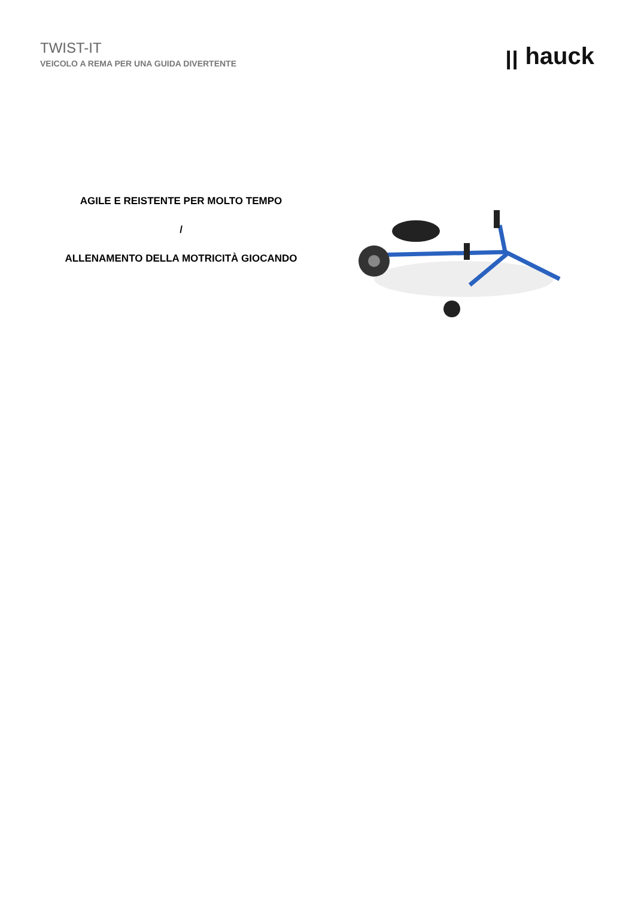TWIST-IT
VEICOLO A REMA PER UNA GUIDA DIVERTENTE
ꞁꞁ hauck
AGILE E REISTENTE PER MOLTO TEMPO
/
ALLENAMENTO DELLA MOTRICITÀ GIOCANDO